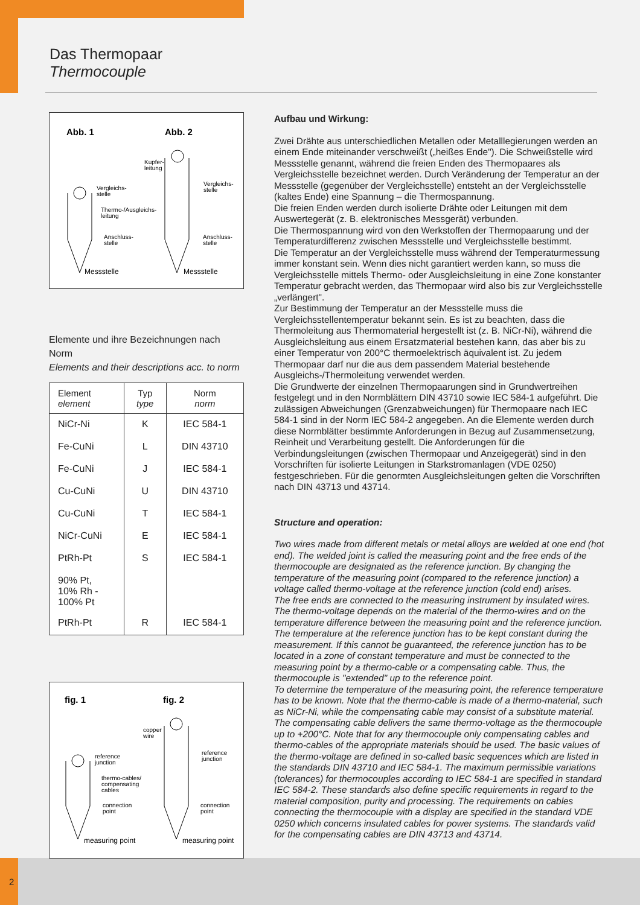Das Thermopaar
Thermocouple
Abb. 1
Abb. 2
Vergleichs-
stelle
Kupfer-
leitung
Vergleichs-
stelle
Thermo-/Ausgleichs-
leitung
Anschluss-
stelle
Anschluss-
stelle
Messstelle
Messstelle
Elemente und ihre Bezeichnungen nach Norm
Elements and their descriptions acc. to norm
| Element element | Typ type | Norm norm |
| --- | --- | --- |
| NiCr-Ni | K | IEC 584-1 |
| Fe-CuNi | L | DIN 43710 |
| Fe-CuNi | J | IEC 584-1 |
| Cu-CuNi | U | DIN 43710 |
| Cu-CuNi | T | IEC 584-1 |
| NiCr-CuNi | E | IEC 584-1 |
| PtRh-Pt | S | IEC 584-1 |
| 90% Pt, 10% Rh - 100% Pt | | |
| PtRh-Pt | R | IEC 584-1 |
fig. 1
fig. 2
reference
junction
copper
wire
reference
junction
thermo-cables/
compensating
cables
connection
point
connection
point
measuring point
measuring point
Aufbau und Wirkung:
Zwei Drähte aus unterschiedlichen Metallen oder Metalllegierungen werden an einem Ende miteinander verschweißt („heißes Ende"). Die Schweißstelle wird Messstelle genannt, während die freien Enden des Thermopaares als Vergleichsstelle bezeichnet werden. Durch Veränderung der Temperatur an der Messstelle (gegenüber der Vergleichsstelle) entsteht an der Vergleichsstelle (kaltes Ende) eine Spannung – die Thermospannung.
Die freien Enden werden durch isolierte Drähte oder Leitungen mit dem Auswertegerät (z. B. elektronisches Messgerät) verbunden.
Die Thermospannung wird von den Werkstoffen der Thermopaarung und der Temperaturdifferenz zwischen Messstelle und Vergleichsstelle bestimmt.
Die Temperatur an der Vergleichsstelle muss während der Temperaturmessung immer konstant sein. Wenn dies nicht garantiert werden kann, so muss die Vergleichsstelle mittels Thermo- oder Ausgleichsleitung in eine Zone konstanter Temperatur gebracht werden, das Thermopaar wird also bis zur Vergleichsstelle „verlängert".
Zur Bestimmung der Temperatur an der Messstelle muss die Vergleichsstellentemperatur bekannt sein. Es ist zu beachten, dass die Thermoleitung aus Thermomaterial hergestellt ist (z. B. NiCr-Ni), während die Ausgleichsleitung aus einem Ersatzmaterial bestehen kann, das aber bis zu einer Temperatur von 200°C thermoelektrisch äquivalent ist. Zu jedem Thermopaar darf nur die aus dem passendem Material bestehende Ausgleichs-/Thermoleitung verwendet werden.
Die Grundwerte der einzelnen Thermopaarungen sind in Grundwertreihen festgelegt und in den Normblättern DIN 43710 sowie IEC 584-1 aufgeführt. Die zulässigen Abweichungen (Grenzabweichungen) für Thermopaare nach IEC 584-1 sind in der Norm IEC 584-2 angegeben. An die Elemente werden durch diese Normblätter bestimmte Anforderungen in Bezug auf Zusammensetzung, Reinheit und Verarbeitung gestellt. Die Anforderungen für die Verbindungsleitungen (zwischen Thermopaar und Anzeigegerät) sind in den Vorschriften für isolierte Leitungen in Starkstromanlagen (VDE 0250) festgeschrieben. Für die genormten Ausgleichsleitungen gelten die Vorschriften nach DIN 43713 und 43714.
Structure and operation:
Two wires made from different metals or metal alloys are welded at one end (hot end). The welded joint is called the measuring point and the free ends of the thermocouple are designated as the reference junction. By changing the temperature of the measuring point (compared to the reference junction) a voltage called thermo-voltage at the reference junction (cold end) arises.
The free ends are connected to the measuring instrument by insulated wires.
The thermo-voltage depends on the material of the thermo-wires and on the temperature difference between the measuring point and the reference junction. The temperature at the reference junction has to be kept constant during the measurement. If this cannot be guaranteed, the reference junction has to be located in a zone of constant temperature and must be connected to the measuring point by a thermo-cable or a compensating cable. Thus, the thermocouple is "extended" up to the reference point.
To determine the temperature of the measuring point, the reference temperature has to be known. Note that the thermo-cable is made of a thermo-material, such as NiCr-Ni, while the compensating cable may consist of a substitute material. The compensating cable delivers the same thermo-voltage as the thermocouple up to +200°C. Note that for any thermocouple only compensating cables and thermo-cables of the appropriate materials should be used. The basic values of the thermo-voltage are defined in so-called basic sequences which are listed in the standards DIN 43710 and IEC 584-1. The maximum permissible variations (tolerances) for thermocouples according to IEC 584-1 are specified in standard IEC 584-2. These standards also define specific requirements in regard to the material composition, purity and processing. The requirements on cables connecting the thermocouple with a display are specified in the standard VDE 0250 which concerns insulated cables for power systems. The standards valid for the compensating cables are DIN 43713 and 43714.
2